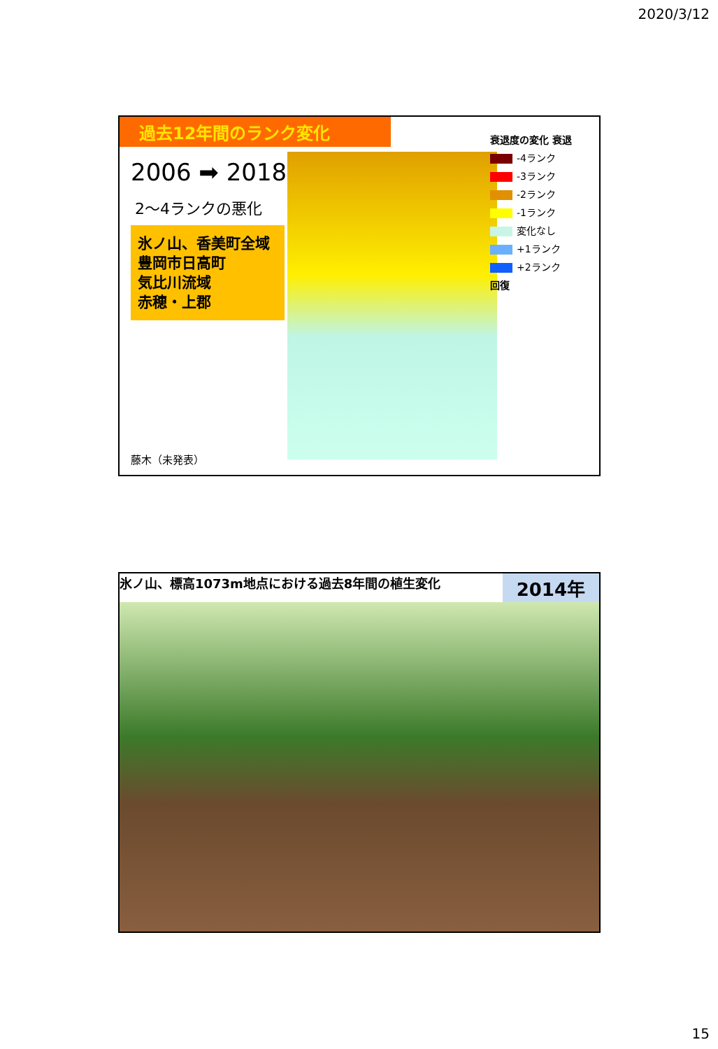2020/3/12
過去12年間のランク変化
2006 ➡ 2018
2～4ランクの悪化
氷ノ山、香美町全域
豊岡市日高町
気比川流域
赤穂・上郡
衰退度の変化 衰退
-4ランク
-3ランク
-2ランク
-1ランク
変化なし
+1ランク
+2ランク
回復
藤木（未発表）
氷ノ山、標高1073m地点における過去8年間の植生変化 2014年
15